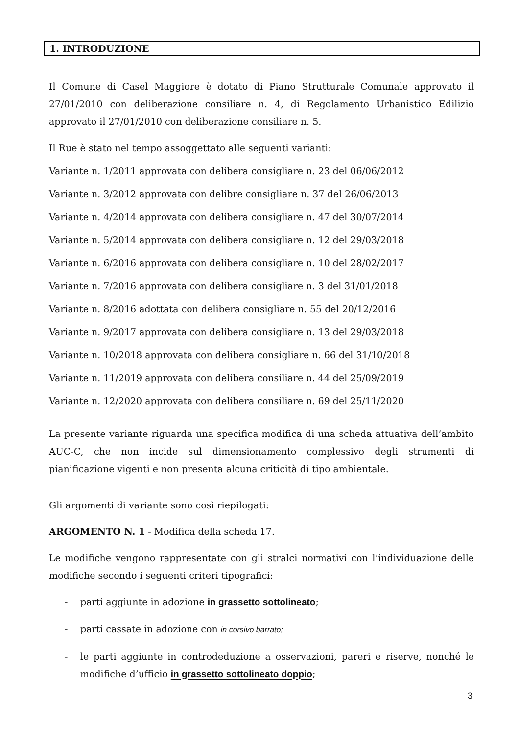1. INTRODUZIONE
Il Comune di Casel Maggiore è dotato di Piano Strutturale Comunale approvato il 27/01/2010 con deliberazione consiliare n. 4, di Regolamento Urbanistico Edilizio approvato il 27/01/2010 con deliberazione consiliare n. 5.
Il Rue è stato nel tempo assoggettato alle seguenti varianti:
Variante n. 1/2011 approvata con delibera consigliare n. 23 del 06/06/2012
Variante n. 3/2012 approvata con delibre consigliare n. 37 del 26/06/2013
Variante n. 4/2014 approvata con delibera consigliare n. 47 del 30/07/2014
Variante n. 5/2014 approvata con delibera consigliare n. 12 del 29/03/2018
Variante n. 6/2016 approvata con delibera consigliare n. 10 del 28/02/2017
Variante n. 7/2016 approvata con delibera consigliare n. 3 del 31/01/2018
Variante n. 8/2016 adottata con delibera consigliare n. 55 del 20/12/2016
Variante n. 9/2017 approvata con delibera consigliare n. 13 del 29/03/2018
Variante n. 10/2018 approvata con delibera consigliare n. 66 del 31/10/2018
Variante n. 11/2019 approvata con delibera consiliare n. 44 del 25/09/2019
Variante n. 12/2020 approvata con delibera consiliare n. 69 del 25/11/2020
La presente variante riguarda una specifica modifica di una scheda attuativa dell’ambito AUC-C, che non incide sul dimensionamento complessivo degli strumenti di pianificazione vigenti e non presenta alcuna criticità di tipo ambientale.
Gli argomenti di variante sono così riepilogati:
ARGOMENTO N. 1 - Modifica della scheda 17.
Le modifiche vengono rappresentate con gli stralci normativi con l’individuazione delle modifiche secondo i seguenti criteri tipografici:
- parti aggiunte in adozione in grassetto sottolineato;
- parti cassate in adozione con in corsivo barrato;
- le parti aggiunte in controdeduzione a osservazioni, pareri e riserve, nonché le modifiche d’ufficio in grassetto sottolineato doppio;
3